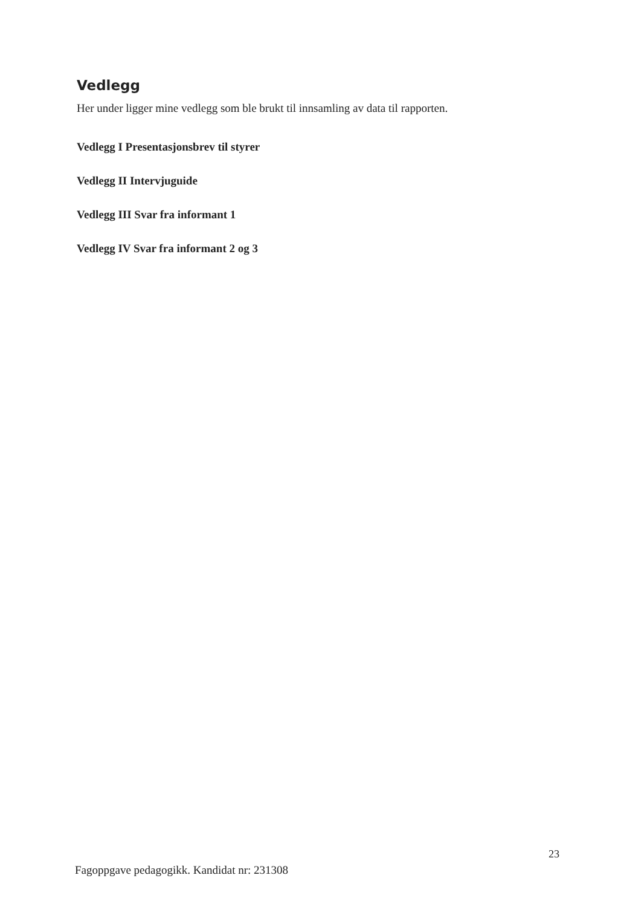Vedlegg
Her under ligger mine vedlegg som ble brukt til innsamling av data til rapporten.
Vedlegg I Presentasjonsbrev til styrer
Vedlegg II Intervjuguide
Vedlegg III Svar fra informant 1
Vedlegg IV Svar fra informant 2 og 3
23
Fagoppgave pedagogikk. Kandidat nr: 231308